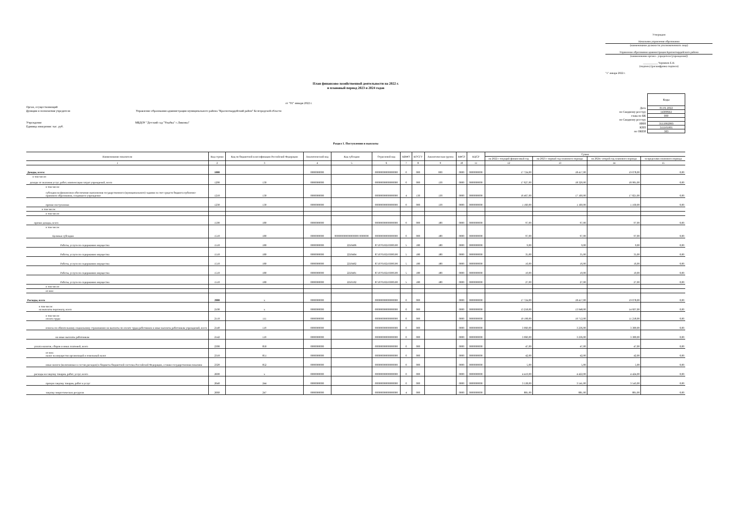Утверждаю
Начальник управления образования
(наименование должности уполномоченного лица)
Управление образования администрации Красногвардейского района
(наименование органа - учредителя (учреждения))
___________ Черняков Е.Н.
(подпись) (расшифровка подписи)
"1" января 2022 г.
План финансово-хозяйственной деятельности на 2022 г.
и плановый период 2023 и 2024 годов
от "01" января 2022 г.
Орган, осуществляющий
функции и полномочия учредителя Управление образования администрации муниципального района "Красногвардейский район" Белгородской области
Учреждение МБДОУ "Детский сад "Улыбка" с.Ливенка"
Единица измерения: тыс. руб.
| | Коды |
| Дата | 01.01.2022 |
| по Сводному реестру | 14300661 |
| глава по БК | 000 |
| по Сводному реестру | |
| ИНН | 3111002993 |
| КПП | 311101001 |
| по ОКЕИ | 383 |
Раздел 1. Поступления и выплаты
| Наименование показателя | Код строки | Код по бюджетной классификации Российской Федерации | Аналитический код | Код субсидии | Отраслевой код | КВФО | КОСГУ | Аналитическая группа | КФСР | КЦСР | Сумма | | | |
| --- | --- | --- | --- | --- | --- | --- | --- | --- | --- | --- | --- | --- | --- | --- |
| | | | | | | | | | | | на 2022 г текущий финансовый год | на 2023 г первый год планового периода | на 2024 г второй год планового периода | за пределами планового периода |
| 1 | 2 | 3 | 4 | 5 | 6 | 7 | 8 | 9 | 10 | 11 | 12 | 13 | 14 | 15 |
| Доходы, всего: | 1000 | | 0000000000 | | 00000000000000000 | 0 | 000 | 000 | 0000 | 0000000000 | 17 724,00 | 18 417,00 | 19 078,00 | 0,00 |
| в том числе: доходы от оказания услуг, работ, компенсации затрат учреждений, всего | 1200 | 130 | 0000000000 | | 00000000000000000 | 0 | 000 | 130 | 0000 | 0000000000 | 17 627,00 | 18 320,00 | 18 981,00 | 0,00 |
| в том числе: субсидии на финансовое обеспечение выполнения государственного (муниципального) задания за счет средств бюджета публично-правового образования, создавшего учреждение | 1210 | 130 | 0000000000 | | 00000000000000000 | 4 | 130 | 130 | 0000 | 0000000000 | 16 467,00 | 17 160,00 | 17 821,00 | 0,00 |
| прочие поступления | 1230 | 130 | 0000000000 | | 00000000000000000 | 0 | 000 | 130 | 0000 | 0000000000 | 1 160,00 | 1 160,00 | 1 160,00 | 0,00 |
| в том числе: | | | | | | | | | | | | | | |
| в том числе: | | | | | | | | | | | | | | |
| прочие доходы, всего | 1500 | 180 | 0000000000 | | 00000000000000000 | 0 | 000 | 180 | 0000 | 0000000000 | 97,00 | 97,00 | 97,00 | 0,00 |
| в том числе: Целевые субсидии | 1510 | 180 | 0000000000 | 000000000000000000 0000000 | 00000000000000000 | 0 | 000 | 180 | 0000 | 0000000000 | 97,00 | 97,00 | 97,00 | 0,00 |
| Работы, услуги по содержанию имущества | 1510 | 180 | 0000000000 | 2250406 | 87107010210300590 | 5 | 180 | 180 | 0000 | 0000000000 | 9,00 | 9,00 | 9,00 | 0,00 |
| Работы, услуги по содержанию имущества | 1510 | 180 | 0000000000 | 2250404 | 87107010210300590 | 5 | 180 | 180 | 0000 | 0000000000 | 35,00 | 35,00 | 35,00 | 0,00 |
| Работы, услуги по содержанию имущества | 1510 | 180 | 0000000000 | 2250402 | 87107010210300590 | 5 | 180 | 180 | 0000 | 0000000000 | 16,00 | 16,00 | 16,00 | 0,00 |
| Работы, услуги по содержанию имущества | 1510 | 180 | 0000000000 | 2250401 | 87107010210300590 | 5 | 180 | 180 | 0000 | 0000000000 | 10,00 | 10,00 | 10,00 | 0,00 |
| Работы, услуги по содержанию имущества | 1510 | 180 | 0000000000 | 2250102 | 87107010210300590 | 5 | 180 | 180 | 0000 | 0000000000 | 27,00 | 27,00 | 27,00 | 0,00 |
| в том числе: | | | | | | | | | | | | | | |
| из них: | | | | | | | | | | | | | | |
| Расходы, всего | 2000 | x | 0000000000 | | 00000000000000000 | 0 | 000 | | 0000 | 0000000000 | 17 724,00 | 18 417,00 | 19 078,00 | 0,00 |
| в том числе: на выплаты персоналу, всего | 2100 | x | 0000000000 | | 00000000000000000 | 0 | 000 | | 0000 | 0000000000 | 13 258,00 | 13 948,00 | 14 607,00 | 0,00 |
| в том числе: оплата труда | 2110 | 111 | 0000000000 | | 00000000000000000 | 0 | 000 | | 0000 | 0000000000 | 10 198,00 | 10 712,00 | 11 218,00 | 0,00 |
| взносы по обязательному социальному страхованию на выплаты по оплате труда работников и иные выплаты работникам учреждений, всего | 2140 | 119 | 0000000000 | | 00000000000000000 | 0 | 000 | | 0000 | 0000000000 | 3 060,00 | 3 236,00 | 3 389,00 | 0,00 |
| на иные выплаты работникам | 2142 | 119 | 0000000000 | | 00000000000000000 | 0 | 000 | | 0000 | 0000000000 | 3 060,00 | 3 236,00 | 3 389,00 | 0,00 |
| уплата налогов, сборов и иных платежей, всего | 2300 | 850 | 0000000000 | | 00000000000000000 | 0 | 000 | | 0000 | 0000000000 | 47,00 | 47,00 | 47,00 | 0,00 |
| из них: налог на имущество организаций и земельный налог | 2310 | 851 | 0000000000 | | 00000000000000000 | 0 | 000 | | 0000 | 0000000000 | 42,00 | 42,00 | 42,00 | 0,00 |
| иные налоги (включаемые в состав расходов) в бюджеты бюджетной системы Российской Федерации, а также государственная пошлина | 2320 | 852 | 0000000000 | | 00000000000000000 | 0 | 000 | | 0000 | 0000000000 | 5,00 | 5,00 | 5,00 | 0,00 |
| расходы на закупку товаров, работ, услуг, всего | 2600 | x | 0000000000 | | 00000000000000000 | 0 | 000 | | 0000 | 0000000000 | 4 419,00 | 4 422,00 | 4 424,00 | 0,00 |
| прочую закупку товаров, работ и услуг | 2640 | 244 | 0000000000 | | 00000000000000000 | 0 | 000 | | 0000 | 0000000000 | 3 538,00 | 3 541,00 | 3 543,00 | 0,00 |
| закупку энергетических ресурсов | 2660 | 247 | 0000000000 | | 00000000000000000 | 4 | 000 | | 0000 | 0000000000 | 881,00 | 881,00 | 881,00 | 0,00 |